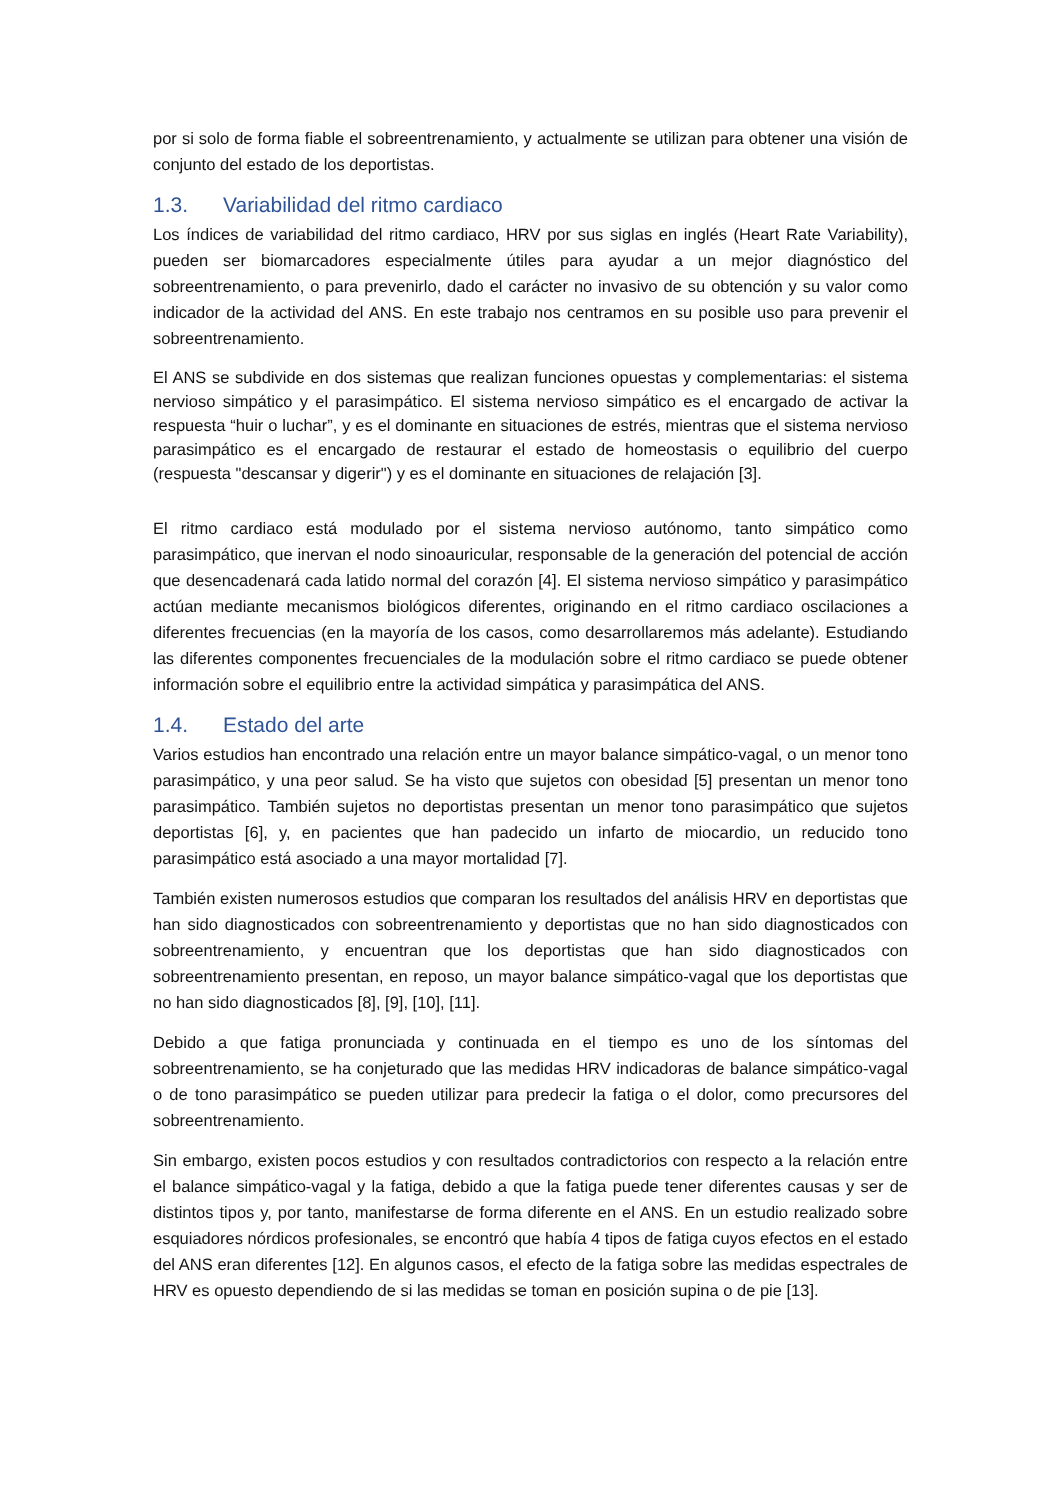por si solo de forma fiable el sobreentrenamiento, y actualmente se utilizan para obtener una visión de conjunto del estado de los deportistas.
1.3. Variabilidad del ritmo cardiaco
Los índices de variabilidad del ritmo cardiaco, HRV por sus siglas en inglés (Heart Rate Variability), pueden ser biomarcadores especialmente útiles para ayudar a un mejor diagnóstico del sobreentrenamiento, o para prevenirlo, dado el carácter no invasivo de su obtención y su valor como indicador de la actividad del ANS. En este trabajo nos centramos en su posible uso para prevenir el sobreentrenamiento.
El ANS se subdivide en dos sistemas que realizan funciones opuestas y complementarias: el sistema nervioso simpático y el parasimpático. El sistema nervioso simpático es el encargado de activar la respuesta “huir o luchar”, y es el dominante en situaciones de estrés, mientras que el sistema nervioso parasimpático es el encargado de restaurar el estado de homeostasis o equilibrio del cuerpo (respuesta "descansar y digerir") y es el dominante en situaciones de relajación [3].
El ritmo cardiaco está modulado por el sistema nervioso autónomo, tanto simpático como parasimpático, que inervan el nodo sinoauricular, responsable de la generación del potencial de acción que desencadenará cada latido normal del corazón [4]. El sistema nervioso simpático y parasimpático actúan mediante mecanismos biológicos diferentes, originando en el ritmo cardiaco oscilaciones a diferentes frecuencias (en la mayoría de los casos, como desarrollaremos más adelante). Estudiando las diferentes componentes frecuenciales de la modulación sobre el ritmo cardiaco se puede obtener información sobre el equilibrio entre la actividad simpática y parasimpática del ANS.
1.4. Estado del arte
Varios estudios han encontrado una relación entre un mayor balance simpático-vagal, o un menor tono parasimpático, y una peor salud. Se ha visto que sujetos con obesidad [5] presentan un menor tono parasimpático. También sujetos no deportistas presentan un menor tono parasimpático que sujetos deportistas [6], y, en pacientes que han padecido un infarto de miocardio, un reducido tono parasimpático está asociado a una mayor mortalidad [7].
También existen numerosos estudios que comparan los resultados del análisis HRV en deportistas que han sido diagnosticados con sobreentrenamiento y deportistas que no han sido diagnosticados con sobreentrenamiento, y encuentran que los deportistas que han sido diagnosticados con sobreentrenamiento presentan, en reposo, un mayor balance simpático-vagal que los deportistas que no han sido diagnosticados [8], [9], [10], [11].
Debido a que fatiga pronunciada y continuada en el tiempo es uno de los síntomas del sobreentrenamiento, se ha conjeturado que las medidas HRV indicadoras de balance simpático-vagal o de tono parasimpático se pueden utilizar para predecir la fatiga o el dolor, como precursores del sobreentrenamiento.
Sin embargo, existen pocos estudios y con resultados contradictorios con respecto a la relación entre el balance simpático-vagal y la fatiga, debido a que la fatiga puede tener diferentes causas y ser de distintos tipos y, por tanto, manifestarse de forma diferente en el ANS. En un estudio realizado sobre esquiadores nórdicos profesionales, se encontró que había 4 tipos de fatiga cuyos efectos en el estado del ANS eran diferentes [12]. En algunos casos, el efecto de la fatiga sobre las medidas espectrales de HRV es opuesto dependiendo de si las medidas se toman en posición supina o de pie [13].